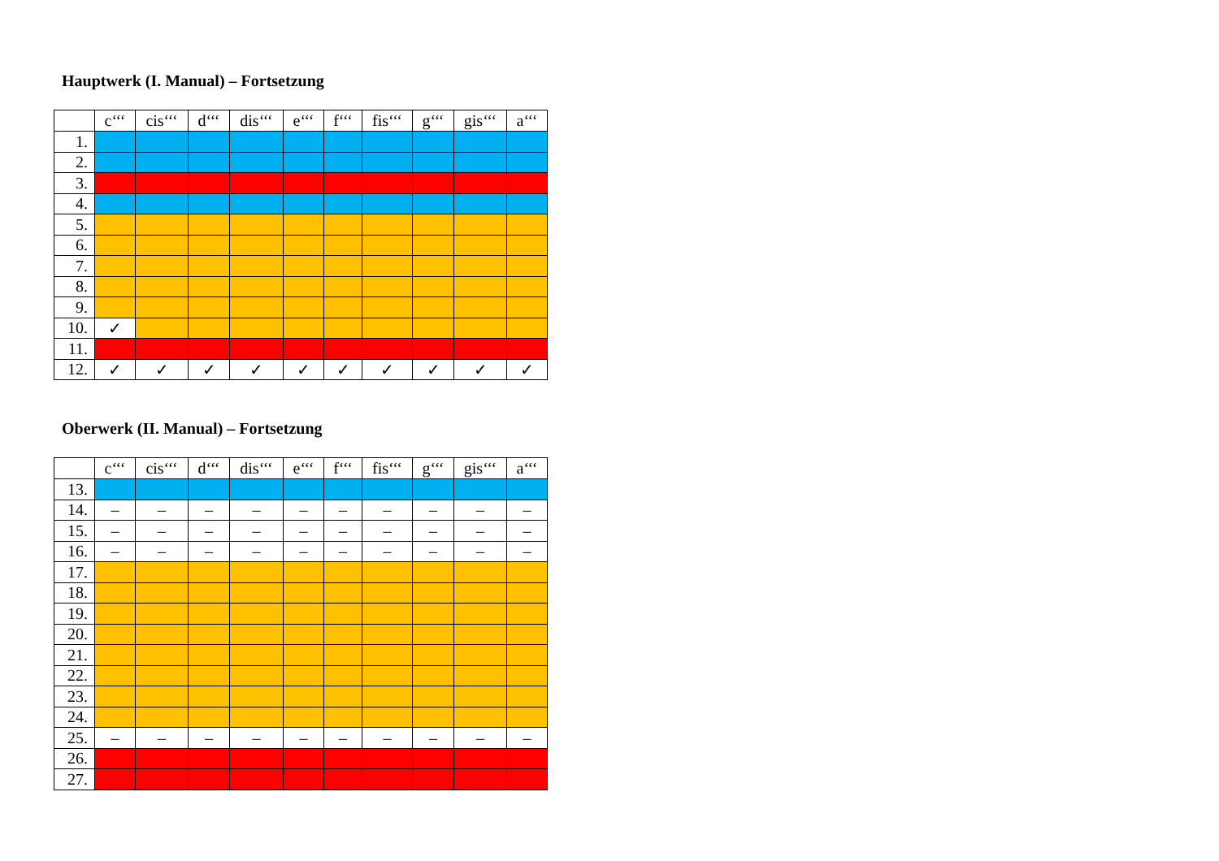Hauptwerk (I. Manual) – Fortsetzung
| | c‘‘‘ | cis‘‘‘ | d‘‘‘ | dis‘‘‘ | e‘‘‘ | f‘‘‘ | fis‘‘‘ | g‘‘‘ | gis‘‘‘ | a‘‘‘ |
| --- | --- | --- | --- | --- | --- | --- | --- | --- | --- | --- |
| 1. | | | | | | | | | | |
| 2. | | | | | | | | | | |
| 3. | | | | | | | | | | |
| 4. | | | | | | | | | | |
| 5. | | | | | | | | | | |
| 6. | | | | | | | | | | |
| 7. | | | | | | | | | | |
| 8. | | | | | | | | | | |
| 9. | | | | | | | | | | |
| 10. | ✓ | | | | | | | | | |
| 11. | | | | | | | | | | |
| 12. | ✓ | ✓ | ✓ | ✓ | ✓ | ✓ | ✓ | ✓ | ✓ | ✓ |
Oberwerk (II. Manual) – Fortsetzung
| | c‘‘‘ | cis‘‘‘ | d‘‘‘ | dis‘‘‘ | e‘‘‘ | f‘‘‘ | fis‘‘‘ | g‘‘‘ | gis‘‘‘ | a‘‘‘ |
| --- | --- | --- | --- | --- | --- | --- | --- | --- | --- | --- |
| 13. | | | | | | | | | | |
| 14. | – | – | – | – | – | – | – | – | – | – |
| 15. | – | – | – | – | – | – | – | – | – | – |
| 16. | – | – | – | – | – | – | – | – | – | – |
| 17. | | | | | | | | | | |
| 18. | | | | | | | | | | |
| 19. | | | | | | | | | | |
| 20. | | | | | | | | | | |
| 21. | | | | | | | | | | |
| 22. | | | | | | | | | | |
| 23. | | | | | | | | | | |
| 24. | | | | | | | | | | |
| 25. | – | – | – | – | – | – | – | – | – | – |
| 26. | | | | | | | | | | |
| 27. | | | | | | | | | | |